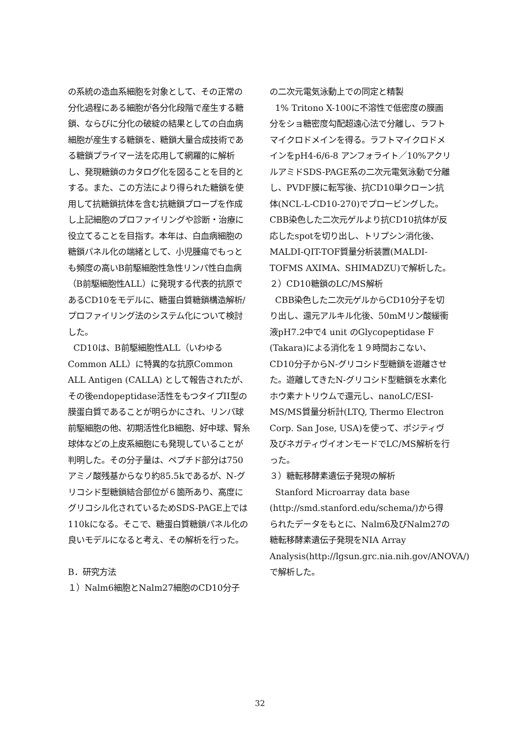の系統の造血系細胞を対象として、その正常の分化過程にある細胞が各分化段階で産生する糖鎖、ならびに分化の破綻の結果としての白血病細胞が産生する糖鎖を、糖鎖大量合成技術である糖鎖プライマー法を応用して網羅的に解析し、発現糖鎖のカタログ化を図ることを目的とする。また、この方法により得られた糖鎖を使用して抗糖鎖抗体を含む抗糖鎖プローブを作成し上記細胞のプロファイリングや診断・治療に役立てることを目指す。本年は、白血病細胞の糖鎖パネル化の端緒として、小児腫瘍でもっとも頻度の高いB前駆細胞性急性リンパ性白血病（B前駆細胞性ALL）に発現する代表的抗原であるCD10をモデルに、糖蛋白質糖鎖構造解析/プロファイリング法のシステム化について検討した。
CD10は、B前駆細胞性ALL（いわゆるCommon ALL）に特異的な抗原Common ALL Antigen (CALLA) として報告されたが、その後endopeptidase活性をもつタイプII型の膜蛋白質であることが明らかにされ、リンパ球前駆細胞の他、初期活性化B細胞、好中球、腎糸球体などの上皮系細胞にも発現していることが判明した。その分子量は、ペプチド部分は750アミノ酸残基からなり約85.5kであるが、N-グリコシド型糖鎖結合部位が６箇所あり、高度にグリコシル化されているためSDS-PAGE上では110kになる。そこで、糖蛋白質糖鎖パネル化の良いモデルになると考え、その解析を行った。
B．研究方法
１）Nalm6細胞とNalm27細胞のCD10分子
の二次元電気泳動上での同定と精製
1% Tritono X-100に不溶性で低密度の膜画分をショ糖密度勾配超遠心法で分離し、ラフトマイクロドメインを得る。ラフトマイクロドメインをpH4-6/6-8 アンフォライト／10%アクリルアミドSDS-PAGE系の二次元電気泳動で分離し、PVDF膜に転写後、抗CD10単クローン抗体(NCL-L-CD10-270)でプロービングした。CBB染色した二次元ゲルより抗CD10抗体が反応したspotを切り出し、トリプシン消化後、MALDI-QIT-TOF質量分析装置(MALDI-TOFMS AXIMA、SHIMADZU)で解析した。
２）CD10糖鎖のLC/MS解析
CBB染色した二次元ゲルからCD10分子を切り出し、還元アルキル化後、50mMリン酸緩衝液pH7.2中で4 unit のGlycopeptidase F (Takara)による消化を１９時間おこない、CD10分子からN-グリコシド型糖鎖を遊離させた。遊離してきたN-グリコシド型糖鎖を水素化ホウ素ナトリウムで還元し、nanoLC/ESI-MS/MS質量分析計(LTQ, Thermo Electron Corp. San Jose, USA)を使って、ポジティヴ及びネガティヴイオンモードでLC/MS解析を行った。
３）糖転移酵素遺伝子発現の解析
Stanford Microarray data base (http://smd.stanford.edu/schema/)から得られたデータをもとに、Nalm6及びNalm27の糖転移酵素遺伝子発現をNIA Array Analysis(http://lgsun.grc.nia.nih.gov/ANOVA/)で解析した。
32